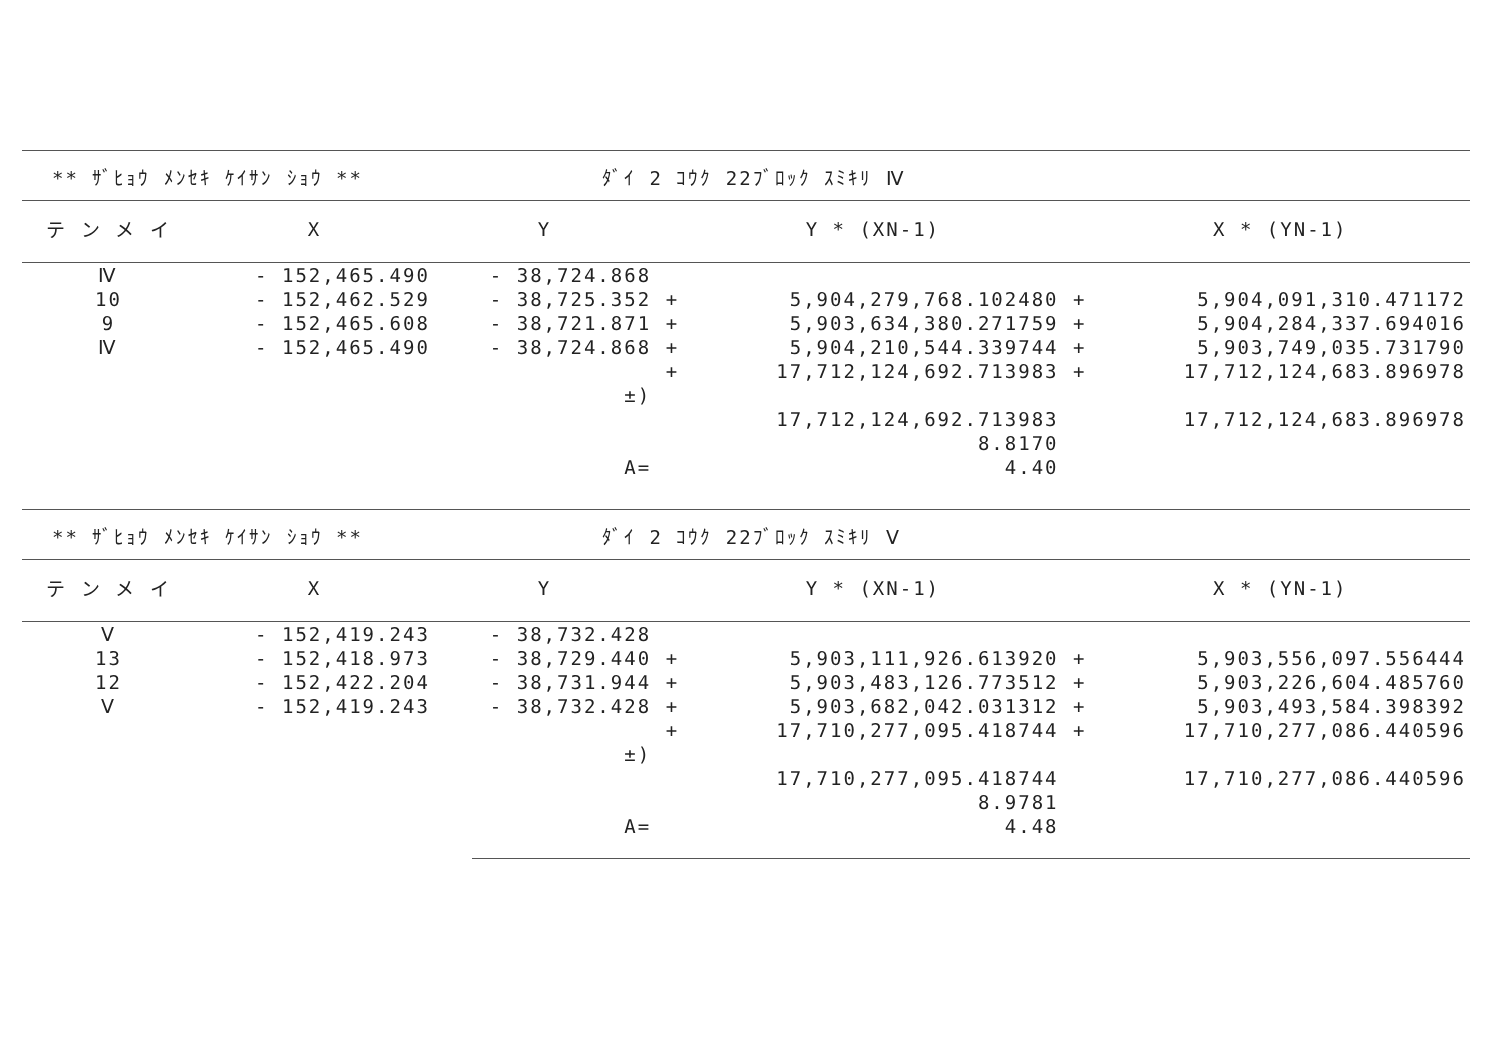** ｻﾞﾋｮｳ ﾒﾝｾｷ ｹｲｻﾝ ｼｮｳ ** ﾀﾞｲ 2 ｺｳｸ 22ﾌﾞﾛｯｸ ｽﾐｷﾘ Ⅳ
| テ ン メ イ | X | Y | | Y * (XN-1) | | X * (YN-1) |
| --- | --- | --- | --- | --- | --- | --- |
| Ⅳ | - 152,465.490 | - 38,724.868 | | | | |
| 10 | - 152,462.529 | - 38,725.352 | + | 5,904,279,768.102480 | + | 5,904,091,310.471172 |
| 9 | - 152,465.608 | - 38,721.871 | + | 5,903,634,380.271759 | + | 5,904,284,337.694016 |
| Ⅳ | - 152,465.490 | - 38,724.868 | + | 5,904,210,544.339744 | + | 5,903,749,035.731790 |
| | | | + | 17,712,124,692.713983 | + | 17,712,124,683.896978 |
| | | ±) | | | | |
| | | | | 17,712,124,692.713983 | | 17,712,124,683.896978 |
| | | | | 8.8170 | | |
| | | A= | | 4.40 | | |
** ｻﾞﾋｮｳ ﾒﾝｾｷ ｹｲｻﾝ ｼｮｳ ** ﾀﾞｲ 2 ｺｳｸ 22ﾌﾞﾛｯｸ ｽﾐｷﾘ Ⅴ
| テ ン メ イ | X | Y | | Y * (XN-1) | | X * (YN-1) |
| --- | --- | --- | --- | --- | --- | --- |
| Ⅴ | - 152,419.243 | - 38,732.428 | | | | |
| 13 | - 152,418.973 | - 38,729.440 | + | 5,903,111,926.613920 | + | 5,903,556,097.556444 |
| 12 | - 152,422.204 | - 38,731.944 | + | 5,903,483,126.773512 | + | 5,903,226,604.485760 |
| Ⅴ | - 152,419.243 | - 38,732.428 | + | 5,903,682,042.031312 | + | 5,903,493,584.398392 |
| | | | + | 17,710,277,095.418744 | + | 17,710,277,086.440596 |
| | | ±) | | | | |
| | | | | 17,710,277,095.418744 | | 17,710,277,086.440596 |
| | | | | 8.9781 | | |
| | | A= | | 4.48 | | |